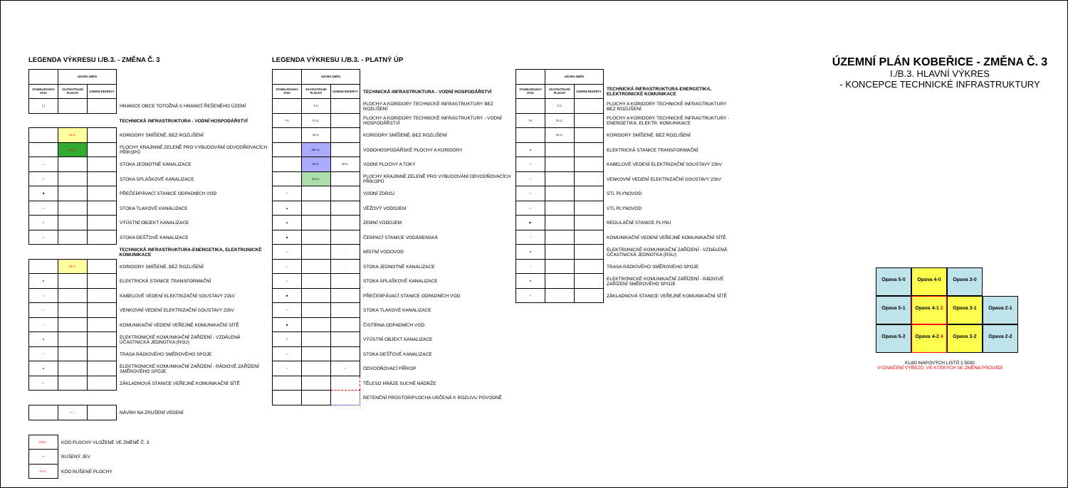LEGENDA VÝKRESU I./B.3. - ZMĚNA Č. 3
| | NÁVRH ZMĚN | | |
| STABILIZOVANÝ STAV | ZASTAVITELNÉ PLOCHY | ÚZEMNÍ REZERVY | |
| [ ] | | | HRANICE OBCE TOTOŽNÁ S HRANICÍ ŘEŠENÉHO ÚZEMÍ |
| | | | TECHNICKÁ INFRASTRUKTURA - VODNÍ HOSPODÁŘSTVÍ |
| | SK-Z.. | | KORIDORY SMÍŠENÉ, BEZ ROZLIŠENÍ |
| | KZ-O.. | | PLOCHY KRAJINNÉ ZELENĚ PRO VYBUDOVÁNÍ ODVODŇOVACÍCH PŘÍKOPŮ |
| → | | | STOKA JEDNOTNÉ KANALIZACE |
| » | | | STOKA SPLAŠKOVÉ KANALIZACE |
| ■ | | | PŘEČERPÁVACÍ STANICE ODPADNÍCH VOD |
| → | | | STOKA TLAKOVÉ KANALIZACE |
| [ | | | VÝÚSTNÍ OBJEKT KANALIZACE |
| » | | | STOKA DEŠŤOVÉ KANALIZACE |
| | | | TECHNICKÁ INFRASTRUKTURA-ENERGETIKA, ELEKTRONICKÉ KOMUNIKACE |
| | SK-Z.. | | KORIDORY SMÍŠENÉ, BEZ ROZLIŠENÍ |
| ● | | | ELEKTRICKÁ STANICE TRANSFORMAČNÍ |
| — | | | KABELOVÉ VEDENÍ ELEKTRIZAČNÍ SOUSTAVY 22kV |
| — | | | VENKOVNÍ VEDENÍ ELEKTRIZAČNÍ SOUSTAVY 22kV |
| ~ | | | KOMUNIKAČNÍ VEDENÍ VEŘEJNÉ KOMUNIKAČNÍ SÍTĚ |
| ● | | | ELEKTRONICKÉ KOMUNIKAČNÍ ZAŘÍZENÍ - VZDÁLENÁ ÚČASTNICKÁ JEDNOTKA (RSU) |
| ~ | | | TRASA RÁDIOVÉHO SMĚROVÉHO SPOJE |
| ● | | | ELEKTRONICKÉ KOMUNIKAČNÍ ZAŘÍZENÍ - RÁDIOVÉ ZAŘÍZENÍ SMĚROVÉHO SPOJE |
| + | | | ZÁKLADNOVÁ STANICE VEŘEJNÉ KOMUNIKAČNÍ SÍTĚ |
| | × × | | NÁVRH NA ZRUŠENÍ VEDENÍ |
| ZM3/... | KÓD PLOCHY VLOŽENÉ VE ZMĚNĚ Č. 3 |
| × | RUŠENÝ JEV |
| XX-Z.. | KÓD RUŠENÉ PLOCHY |
LEGENDA VÝKRESU I./B.3. - PLATNÝ ÚP
| | NÁVRH ZMĚN | | |
| STABILIZOVANÝ STAV | ZASTAVITELNÉ PLOCHY | ÚZEMNÍ REZERVY | TECHNICKÁ INFRASTRUKTURA - VODNÍ HOSPODÁŘSTVÍ |
| | T-Z.. | | PLOCHY A KORIDORY TECHNICKÉ INFRASTRUKTURY BEZ ROZLIŠENÍ |
| TV | TV-Z.. | | PLOCHY A KORIDORY TECHNICKÉ INFRASTRUKTURY - VODNÍ HOSPODÁŘSTVÍ |
| | SK-Z.. | | KORIDORY SMÍŠENÉ, BEZ ROZLIŠENÍ |
| | WP-O.. | | VODOHOSPODÁŘSKÉ PLOCHY A KORIDORY |
| | W-O.. | W-R.. | VODNÍ PLOCHY A TOKY |
| | KZ-O.. | | PLOCHY KRAJINNÉ ZELENĚ PRO VYBUDOVÁNÍ ODVODŇOVACÍCH PŘÍKOPŮ |
| • | | | VODNÍ ZDROJ |
| ▲ | | | VĚŽOVÝ VODOJEM |
| ▲ | | | ZEMNÍ VODOJEM |
| ■ | | | ČERPACÍ STANICE VODÁRENSKÁ |
| — | | - - | MÍSTNÍ VODOVOD |
| — | | - - | STOKA JEDNOTNÉ KANALIZACE |
| — | | | STOKA SPLAŠKOVÉ KANALIZACE |
| ■ | | | PŘEČERPÁVACÍ STANICE ODPADNÍCH VOD |
| — | | | STOKA TLAKOVÉ KANALIZACE |
| ■ | | | ČISTÍRNA ODPADNÍCH VOD |
| [ | | | VÝÚSTNÍ OBJEKT KANALIZACE |
| — | | | STOKA DEŠŤOVÉ KANALIZACE |
| — | | — | ODVODŇOVACÍ PŘÍKOP |
| | | | TĚLESO HRÁZE SUCHÉ NÁDRŽE |
| | | | RETENČNÍ PROSTOR/PLOCHA URČENÁ K ROZLIVU POVODNĚ |
| | NÁVRH ZMĚN | | |
| STABILIZOVANÝ STAV | ZASTAVITELNÉ PLOCHY | ÚZEMNÍ REZERVY | TECHNICKÁ INFRASTRUKTURA-ENERGETIKA, ELEKTRONICKÉ KOMUNIKACE |
| | T-Z.. | | PLOCHY A KORIDORY TECHNICKÉ INFRASTRUKTURY BEZ ROZLIŠENÍ |
| TE | TE-Z.. | | PLOCHY A KORIDORY TECHNICKÉ INFRASTRUKTURY - ENERGETIKA, ELEKTR. KOMUNIKACE |
| | SK-Z.. | | KORIDORY SMÍŠENÉ, BEZ ROZLIŠENÍ |
| ● | | | ELEKTRICKÁ STANICE TRANSFORMAČNÍ |
| — | | | KABELOVÉ VEDENÍ ELEKTRIZAČNÍ SOUSTAVY 22kV |
| — | | | VENKOVNÍ VEDENÍ ELEKTRIZAČNÍ SOUSTAVY 22kV |
| — | | | STL PLYNOVOD |
| — | | | VTL PLYNOVOD |
| ▶ | | | REGULAČNÍ STANICE PLYNU |
| ~ | | | KOMUNIKAČNÍ VEDENÍ VEŘEJNÉ KOMUNIKAČNÍ SÍTĚ |
| ● | | | ELEKTRONICKÉ KOMUNIKAČNÍ ZAŘÍZENÍ - VZDÁLENÁ ÚČASTNICKÁ JEDNOTKA (RSU) |
| ~ | | | TRASA RÁDIOVÉHO SMĚROVÉHO SPOJE |
| ● | | | ELEKTRONICKÉ KOMUNIKAČNÍ ZAŘÍZENÍ - RÁDIOVÉ ZAŘÍZENÍ SMĚROVÉHO SPOJE |
| + | | | ZÁKLADNOVÁ STANICE VEŘEJNÉ KOMUNIKAČNÍ SÍTĚ |
ÚZEMNÍ PLÁN KOBEŘICE - ZMĚNA Č. 3
I./B.3. HLAVNÍ VÝKRES
- KONCEPCE TECHNICKÉ INFRASTRUKTURY
Opava 5-0
Opava 4-0
Opava 3-0
Opava 5-1
Opava 4-1 2
Opava 3-1
Opava 2-1
Opava 5-2
Opava 4-2 4
Opava 3-2
Opava 2-2
KLAD MAPOVÝCH LISTŮ 1:5000
VYZNAČENÍ VÝŘEZŮ, VE KTERÝCH SE ZMĚNA PROVÁDÍ